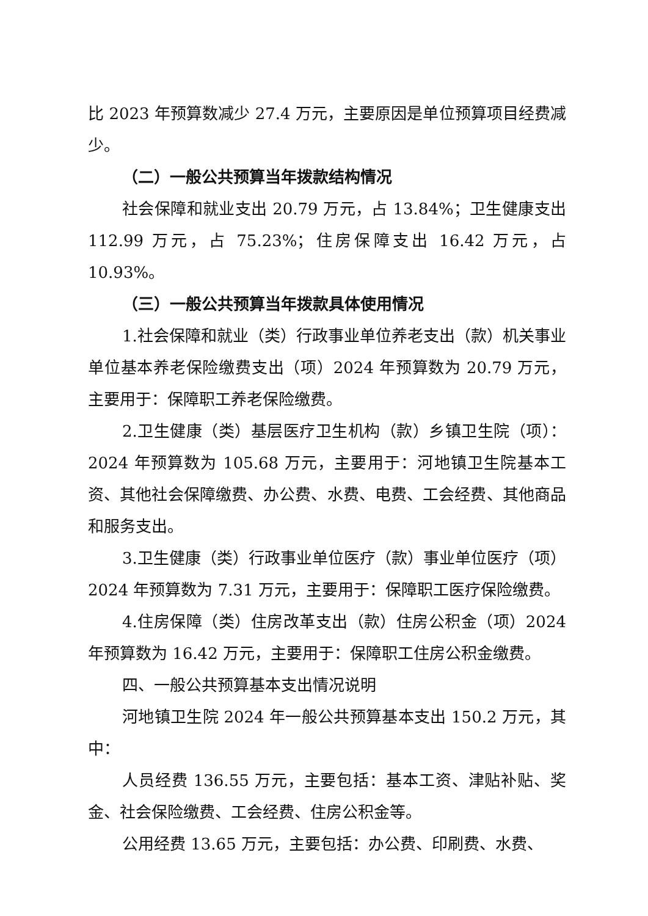比 2023 年预算数减少 27.4 万元，主要原因是单位预算项目经费减少。
（二）一般公共预算当年拨款结构情况
社会保障和就业支出 20.79 万元，占 13.84%；卫生健康支出 112.99 万元，占 75.23%；住房保障支出 16.42 万元，占 10.93%。
（三）一般公共预算当年拨款具体使用情况
1.社会保障和就业（类）行政事业单位养老支出（款）机关事业单位基本养老保险缴费支出（项）2024 年预算数为 20.79 万元，主要用于：保障职工养老保险缴费。
2.卫生健康（类）基层医疗卫生机构（款）乡镇卫生院（项）：2024 年预算数为 105.68 万元，主要用于：河地镇卫生院基本工资、其他社会保障缴费、办公费、水费、电费、工会经费、其他商品和服务支出。
3.卫生健康（类）行政事业单位医疗（款）事业单位医疗（项）2024 年预算数为 7.31 万元，主要用于：保障职工医疗保险缴费。
4.住房保障（类）住房改革支出（款）住房公积金（项）2024 年预算数为 16.42 万元，主要用于：保障职工住房公积金缴费。
四、一般公共预算基本支出情况说明
河地镇卫生院 2024 年一般公共预算基本支出 150.2 万元，其中：
人员经费 136.55 万元，主要包括：基本工资、津贴补贴、奖金、社会保险缴费、工会经费、住房公积金等。
公用经费 13.65 万元，主要包括：办公费、印刷费、水费、